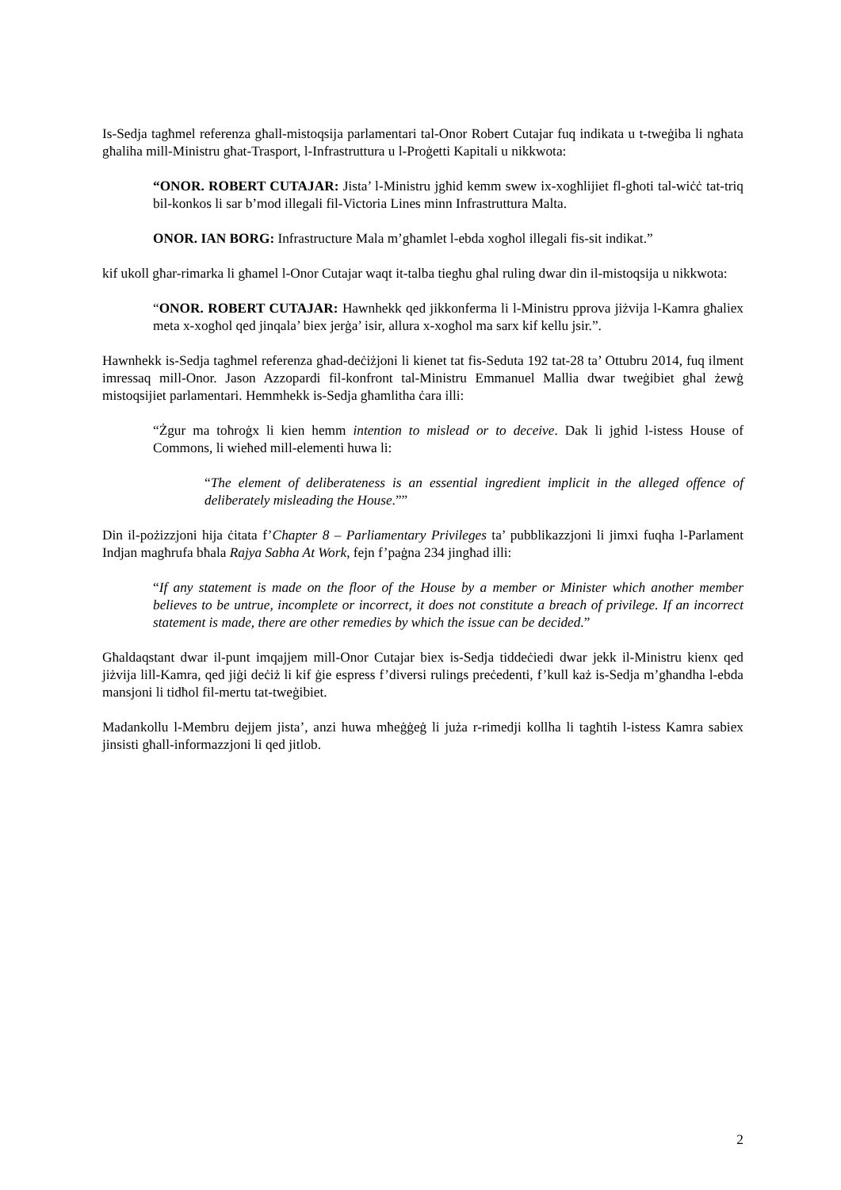Is-Sedja tagħmel referenza għall-mistoqsija parlamentari tal-Onor Robert Cutajar fuq indikata u t-tweġiba li ngħata għaliha mill-Ministru għat-Trasport, l-Infrastruttura u l-Proġetti Kapitali u nikkwota:
“ONOR. ROBERT CUTAJAR: Jista’ l-Ministru jgħid kemm swew ix-xogħlijiet fl-għoti tal-wiċċ tat-triq bil-konkos li sar b’mod illegali fil-Victoria Lines minn Infrastruttura Malta.
ONOR. IAN BORG: Infrastructure Mala m’għamlet l-ebda xogħol illegali fis-sit indikat.”
kif ukoll għar-rimarka li għamel l-Onor Cutajar waqt it-talba tiegħu għal ruling dwar din il-mistoqsija u nikkwota:
“ONOR. ROBERT CUTAJAR: Hawnhekk qed jikkonferma li l-Ministru pprova jiżvija l-Kamra għaliex meta x-xogħol qed jinqala’ biex jerġa’ isir, allura x-xogħol ma sarx kif kellu jsir.”.
Hawnhekk is-Sedja tagħmel referenza għad-deċiżjoni li kienet tat fis-Seduta 192 tat-28 ta’ Ottubru 2014, fuq ilment imressaq mill-Onor. Jason Azzopardi fil-konfront tal-Ministru Emmanuel Mallia dwar tweġibiet għal żewġ mistoqsijiet parlamentari. Hemmhekk is-Sedja għamlitha ċara illi:
“Żgur ma toħroġx li kien hemm intention to mislead or to deceive. Dak li jgħid l-istess House of Commons, li wieħed mill-elementi huwa li:
“The element of deliberateness is an essential ingredient implicit in the alleged offence of deliberately misleading the House.””
Din il-pożizzjoni hija ċitata f’Chapter 8 – Parliamentary Privileges ta’ pubblikazzjoni li jimxi fuqha l-Parlament Indjan magħrufa bħala Rajya Sabha At Work, fejn f’paġna 234 jingħad illi:
“If any statement is made on the floor of the House by a member or Minister which another member believes to be untrue, incomplete or incorrect, it does not constitute a breach of privilege. If an incorrect statement is made, there are other remedies by which the issue can be decided.”
Għaldaqstant dwar il-punt imqajjem mill-Onor Cutajar biex is-Sedja tiddeċiedi dwar jekk il-Ministru kienx qed jiżvija lill-Kamra, qed jiġi deċiż li kif ġie espress f’diversi rulings preċedenti, f’kull każ is-Sedja m’għandha l-ebda mansjoni li tidħol fil-mertu tat-tweġibiet.
Madankollu l-Membru dejjem jista’, anzi huwa mħeġġeġ li juża r-rimedji kollha li tagħtih l-istess Kamra sabiex jinsisti għall-informazzjoni li qed jitlob.
2